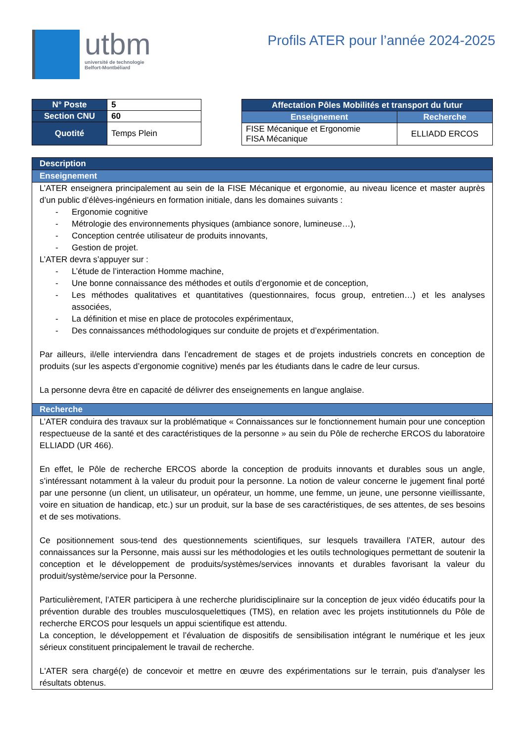utbm
université de technologie
Belfort-Montbéliard
Profils ATER pour l’année 2024-2025
| N° Poste | 5 |
| Section CNU | 60 |
| Quotité | Temps Plein |
| Affectation Pôles Mobilités et transport du futur | |
| --- | --- |
| Enseignement | Recherche |
| FISE Mécanique et Ergonomie FISA Mécanique | ELLIADD ERCOS |
Description
Enseignement
L’ATER enseignera principalement au sein de la FISE Mécanique et ergonomie, au niveau licence et master auprès d’un public d’élèves-ingénieurs en formation initiale, dans les domaines suivants :
- Ergonomie cognitive
- Métrologie des environnements physiques (ambiance sonore, lumineuse…),
- Conception centrée utilisateur de produits innovants,
- Gestion de projet.
L’ATER devra s’appuyer sur :
- L’étude de l’interaction Homme machine,
- Une bonne connaissance des méthodes et outils d’ergonomie et de conception,
- Les méthodes qualitatives et quantitatives (questionnaires, focus group, entretien…) et les analyses associées,
- La définition et mise en place de protocoles expérimentaux,
- Des connaissances méthodologiques sur conduite de projets et d’expérimentation.
Par ailleurs, il/elle interviendra dans l’encadrement de stages et de projets industriels concrets en conception de produits (sur les aspects d’ergonomie cognitive) menés par les étudiants dans le cadre de leur cursus.
La personne devra être en capacité de délivrer des enseignements en langue anglaise.
Recherche
L’ATER conduira des travaux sur la problématique « Connaissances sur le fonctionnement humain pour une conception respectueuse de la santé et des caractéristiques de la personne » au sein du Pôle de recherche ERCOS du laboratoire ELLIADD (UR 466).
En effet, le Pôle de recherche ERCOS aborde la conception de produits innovants et durables sous un angle, s’intéressant notamment à la valeur du produit pour la personne. La notion de valeur concerne le jugement final porté par une personne (un client, un utilisateur, un opérateur, un homme, une femme, un jeune, une personne vieillissante, voire en situation de handicap, etc.) sur un produit, sur la base de ses caractéristiques, de ses attentes, de ses besoins et de ses motivations.
Ce positionnement sous-tend des questionnements scientifiques, sur lesquels travaillera l’ATER, autour des connaissances sur la Personne, mais aussi sur les méthodologies et les outils technologiques permettant de soutenir la conception et le développement de produits/systèmes/services innovants et durables favorisant la valeur du produit/système/service pour la Personne.
Particulièrement, l’ATER participera à une recherche pluridisciplinaire sur la conception de jeux vidéo éducatifs pour la prévention durable des troubles musculosquelettiques (TMS), en relation avec les projets institutionnels du Pôle de recherche ERCOS pour lesquels un appui scientifique est attendu.
La conception, le développement et l’évaluation de dispositifs de sensibilisation intégrant le numérique et les jeux sérieux constituent principalement le travail de recherche.
L'ATER sera chargé(e) de concevoir et mettre en œuvre des expérimentations sur le terrain, puis d'analyser les résultats obtenus.